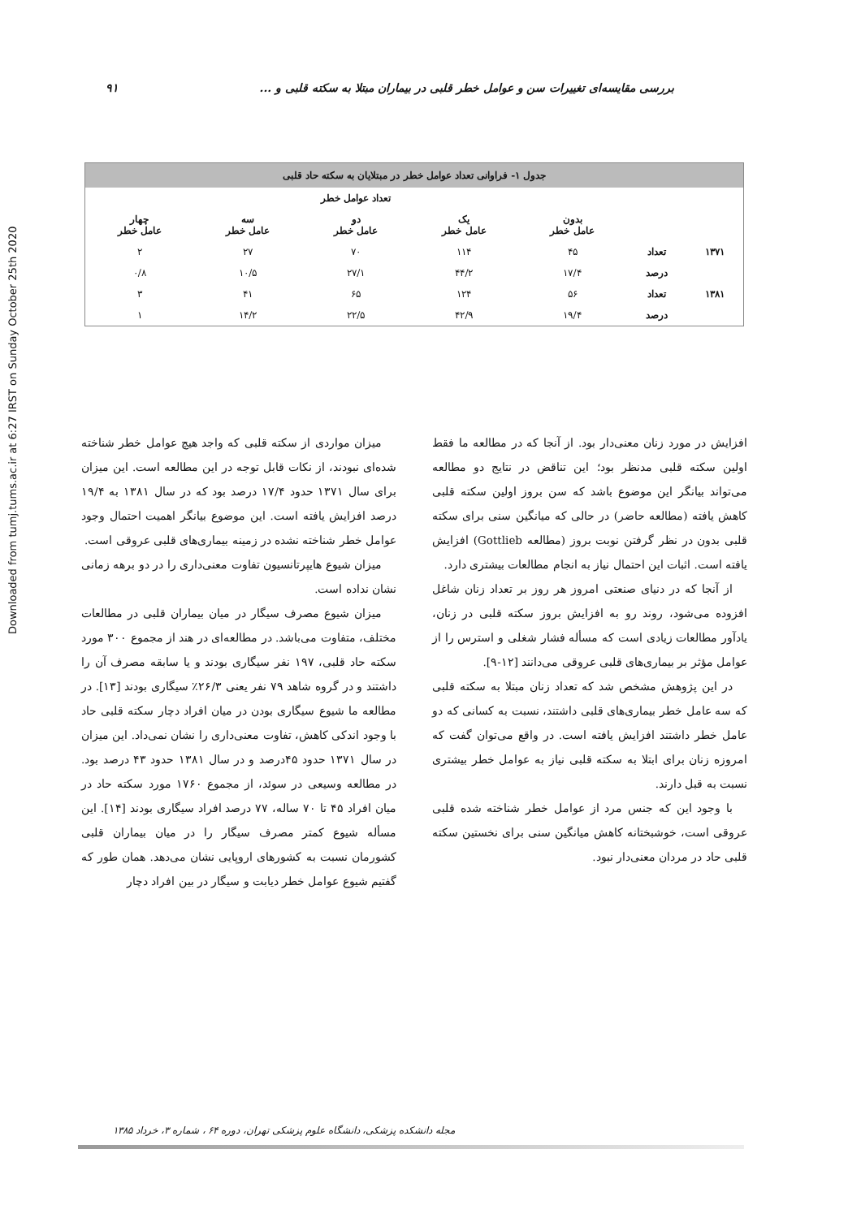Downloaded from tumj.tums.ac.ir at 6:27 IRST on Sunday October 25th 2020
بررسی مقایسه‌ای تغییرات سن و عوامل خطر قلبی در بیماران مبتلا به سکته قلبی و ... ۹۱
| جدول ۱- فراوانی تعداد عوامل خطر در مبتلایان به سکته حاد قلبی | | | | | | |
| --- | --- | --- | --- | --- | --- | --- |
| | | تعداد عوامل خطر | | | | |
| | | بدون عامل خطر | یک عامل خطر | دو عامل خطر | سه عامل خطر | چهار عامل خطر |
| ۱۳۷۱ | تعداد | ۴۵ | ۱۱۴ | ۷۰ | ۲۷ | ۲ |
| | درصد | ۱۷/۴ | ۴۴/۲ | ۲۷/۱ | ۱۰/۵ | ۰/۸ |
| ۱۳۸۱ | تعداد | ۵۶ | ۱۲۴ | ۶۵ | ۴۱ | ۳ |
| | درصد | ۱۹/۴ | ۴۲/۹ | ۲۲/۵ | ۱۴/۲ | ۱ |
افزایش در مورد زنان معنی‌دار بود. از آنجا که در مطالعه ما فقط اولین سکته قلبی مدنظر بود؛ این تناقض در نتایج دو مطالعه می‌تواند بیانگر این موضوع باشد که سن بروز اولین سکته قلبی کاهش یافته (مطالعه حاضر) در حالی که میانگین سنی برای سکته قلبی بدون در نظر گرفتن نوبت بروز (مطالعه Gottlieb) افزایش یافته است. اثبات این احتمال نیاز به انجام مطالعات بیشتری دارد.
از آنجا که در دنیای صنعتی امروز هر روز بر تعداد زنان شاغل افزوده می‌شود، روند رو به افزایش بروز سکته قلبی در زنان، یادآور مطالعات زیادی است که مسأله فشار شغلی و استرس را از عوامل مؤثر بر بیماری‌های قلبی عروقی می‌دانند [۱۲-۹].
در این پژوهش مشخص شد که تعداد زنان مبتلا به سکته قلبی که سه عامل خطر بیماری‌های قلبی داشتند، نسبت به کسانی که دو عامل خطر داشتند افزایش یافته است. در واقع می‌توان گفت که امروزه زنان برای ابتلا به سکته قلبی نیاز به عوامل خطر بیشتری نسبت به قبل دارند.
با وجود این که جنس مرد از عوامل خطر شناخته شده قلبی عروقی است، خوشبختانه کاهش میانگین سنی برای نخستین سکته قلبی حاد در مردان معنی‌دار نبود.
میزان مواردی از سکته قلبی که واجد هیچ عوامل خطر شناخته شده‌ای نبودند، از نکات قابل توجه در این مطالعه است. این میزان برای سال ۱۳۷۱ حدود ۱۷/۴ درصد بود که در سال ۱۳۸۱ به ۱۹/۴ درصد افزایش یافته است. این موضوع بیانگر اهمیت احتمال وجود عوامل خطر شناخته نشده در زمینه بیماری‌های قلبی عروقی است.
میزان شیوع هایپرتانسیون تفاوت معنی‌داری را در دو برهه زمانی نشان نداده است.
میزان شیوع مصرف سیگار در میان بیماران قلبی در مطالعات مختلف، متفاوت می‌باشد. در مطالعه‌ای در هند از مجموع ۳۰۰ مورد سکته حاد قلبی، ۱۹۷ نفر سیگاری بودند و یا سابقه مصرف آن را داشتند و در گروه شاهد ۷۹ نفر یعنی ۲۶/۳٪ سیگاری بودند [۱۳]. در مطالعه ما شیوع سیگاری بودن در میان افراد دچار سکته قلبی حاد با وجود اندکی کاهش، تفاوت معنی‌داری را نشان نمی‌داد. این میزان در سال ۱۳۷۱ حدود ۴۵درصد و در سال ۱۳۸۱ حدود ۴۳ درصد بود. در مطالعه وسیعی در سوئد، از مجموع ۱۷۶۰ مورد سکته حاد در میان افراد ۴۵ تا ۷۰ ساله، ۷۷ درصد افراد سیگاری بودند [۱۴]. این مسأله شیوع کمتر مصرف سیگار را در میان بیماران قلبی کشورمان نسبت به کشورهای اروپایی نشان می‌دهد. همان طور که گفتیم شیوع عوامل خطر دیابت و سیگار در بین افراد دچار
مجله دانشکده پزشکی، دانشگاه علوم پزشکی تهران، دوره ۶۴ ، شماره ۳، خرداد ۱۳۸۵